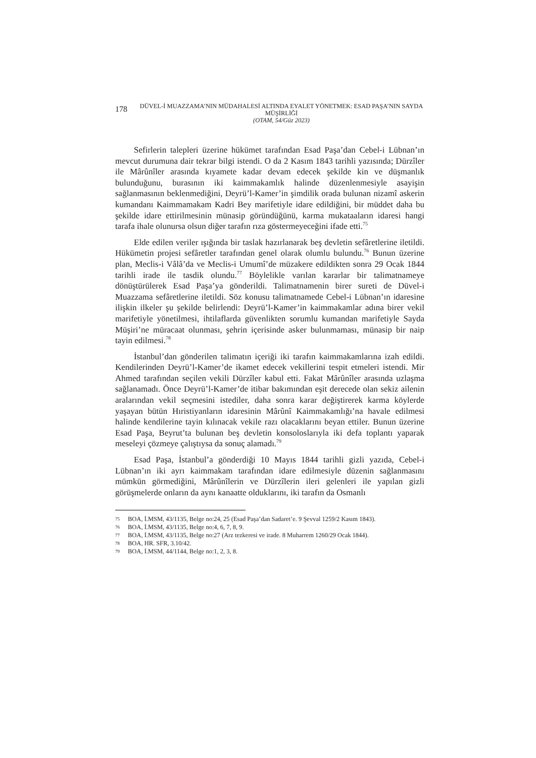178
DÜVEL-İ MUAZZAMA’NIN MÜDAHALESİ ALTINDA EYALET YÖNETMEK: ESAD PAŞA’NIN SAYDA MÜŞİRLİĞİ
(OTAM, 54/Güz 2023)
Sefirlerin talepleri üzerine hükümet tarafından Esad Paşa’dan Cebel-i Lübnan’ın mevcut durumuna dair tekrar bilgi istendi. O da 2 Kasım 1843 tarihli yazısında; Dürzîler ile Mârûnîler arasında kıyamete kadar devam edecek şekilde kin ve düşmanlık bulunduğunu, burasının iki kaimmakamlık halinde düzenlenmesiyle asayişin sağlanmasının beklenmediğini, Deyrü’l-Kamer’in şimdilik orada bulunan nizamî askerin kumandanı Kaimmamakam Kadri Bey marifetiyle idare edildiğini, bir müddet daha bu şekilde idare ettirilmesinin münasip göründüğünü, karma mukataaların idaresi hangi tarafa ihale olunursa olsun diğer tarafın rıza göstermeyeceğini ifade etti.<sup>75</sup>
Elde edilen veriler ışığında bir taslak hazırlanarak beş devletin sefâretlerine iletildi. Hükümetin projesi sefâretler tarafından genel olarak olumlu bulundu.<sup>76</sup> Bunun üzerine plan, Meclis-i Vâlâ’da ve Meclis-i Umumî’de müzakere edildikten sonra 29 Ocak 1844 tarihli irade ile tasdik olundu.<sup>77</sup> Böylelikle varılan kararlar bir talimatnameye dönüştürülerek Esad Paşa’ya gönderildi. Talimatnamenin birer sureti de Düvel-i Muazzama sefâretlerine iletildi. Söz konusu talimatnamede Cebel-i Lübnan’ın idaresine ilişkin ilkeler şu şekilde belirlendi: Deyrü’l-Kamer’in kaimmakamlar adına birer vekil marifetiyle yönetilmesi, ihtilaflarda güvenlikten sorumlu kumandan marifetiyle Sayda Müşiri’ne müracaat olunması, şehrin içerisinde asker bulunmaması, münasip bir naip tayin edilmesi.<sup>78</sup>
İstanbul’dan gönderilen talimatın içeriği iki tarafın kaimmakamlarına izah edildi. Kendilerinden Deyrü’l-Kamer’de ikamet edecek vekillerini tespit etmeleri istendi. Mir Ahmed tarafından seçilen vekili Dürzîler kabul etti. Fakat Mârûnîler arasında uzlaşma sağlanamadı. Önce Deyrü’l-Kamer’de itibar bakımından eşit derecede olan sekiz ailenin aralarından vekil seçmesini istediler, daha sonra karar değiştirerek karma köylerde yaşayan bütün Hıristiyanların idaresinin Mârûnî Kaimmakamlığı’na havale edilmesi halinde kendilerine tayin kılınacak vekile razı olacaklarını beyan ettiler. Bunun üzerine Esad Paşa, Beyrut’ta bulunan beş devletin konsoloslarıyla iki defa toplantı yaparak meseleyi çözmeye çalıştıysa da sonuç alamadı.<sup>79</sup>
Esad Paşa, İstanbul’a gönderdiği 10 Mayıs 1844 tarihli gizli yazıda, Cebel-i Lübnan’ın iki ayrı kaimmakam tarafından idare edilmesiyle düzenin sağlanmasını mümkün görmediğini, Mârûnîlerin ve Dürzîlerin ileri gelenleri ile yapılan gizli görüşmelerde onların da aynı kanaatte olduklarını, iki tarafın da Osmanlı
75 BOA, İ.MSM, 43/1135, Belge no:24, 25 (Esad Paşa’dan Sadaret’e. 9 Şevval 1259/2 Kasım 1843).
76 BOA, İ.MSM, 43/1135, Belge no:4, 6, 7, 8, 9.
77 BOA, İ.MSM, 43/1135, Belge no:27 (Arz tezkeresi ve irade. 8 Muharrem 1260/29 Ocak 1844).
78 BOA, HR. SFR, 3.10/42.
79 BOA, İ.MSM, 44/1144, Belge no:1, 2, 3, 8.